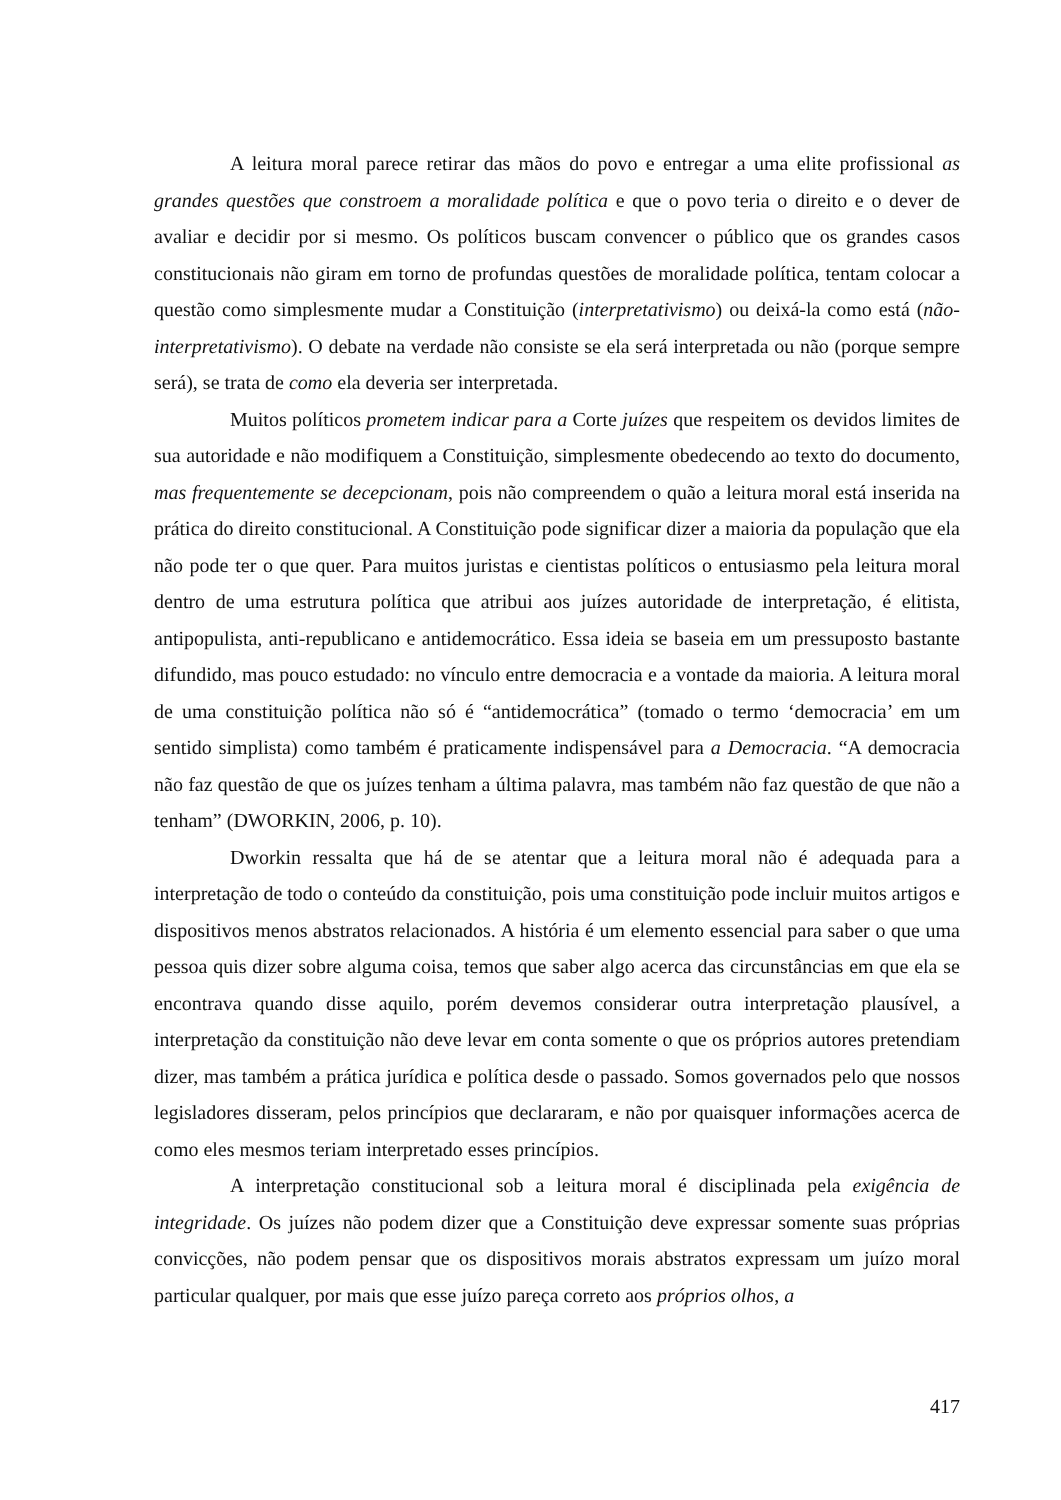A leitura moral parece retirar das mãos do povo e entregar a uma elite profissional as grandes questões que constroem a moralidade política e que o povo teria o direito e o dever de avaliar e decidir por si mesmo. Os políticos buscam convencer o público que os grandes casos constitucionais não giram em torno de profundas questões de moralidade política, tentam colocar a questão como simplesmente mudar a Constituição (interpretativismo) ou deixá-la como está (não-interpretativismo). O debate na verdade não consiste se ela será interpretada ou não (porque sempre será), se trata de como ela deveria ser interpretada.
Muitos políticos prometem indicar para a Corte juízes que respeitem os devidos limites de sua autoridade e não modifiquem a Constituição, simplesmente obedecendo ao texto do documento, mas frequentemente se decepcionam, pois não compreendem o quão a leitura moral está inserida na prática do direito constitucional. A Constituição pode significar dizer a maioria da população que ela não pode ter o que quer. Para muitos juristas e cientistas políticos o entusiasmo pela leitura moral dentro de uma estrutura política que atribui aos juízes autoridade de interpretação, é elitista, antipopulista, anti-republicano e antidemocrático. Essa ideia se baseia em um pressuposto bastante difundido, mas pouco estudado: no vínculo entre democracia e a vontade da maioria. A leitura moral de uma constituição política não só é “antidemocrática” (tomado o termo ‘democracia’ em um sentido simplista) como também é praticamente indispensável para a Democracia. “A democracia não faz questão de que os juízes tenham a última palavra, mas também não faz questão de que não a tenham” (DWORKIN, 2006, p. 10).
Dworkin ressalta que há de se atentar que a leitura moral não é adequada para a interpretação de todo o conteúdo da constituição, pois uma constituição pode incluir muitos artigos e dispositivos menos abstratos relacionados. A história é um elemento essencial para saber o que uma pessoa quis dizer sobre alguma coisa, temos que saber algo acerca das circunstâncias em que ela se encontrava quando disse aquilo, porém devemos considerar outra interpretação plausível, a interpretação da constituição não deve levar em conta somente o que os próprios autores pretendiam dizer, mas também a prática jurídica e política desde o passado. Somos governados pelo que nossos legisladores disseram, pelos princípios que declararam, e não por quaisquer informações acerca de como eles mesmos teriam interpretado esses princípios.
A interpretação constitucional sob a leitura moral é disciplinada pela exigência de integridade. Os juízes não podem dizer que a Constituição deve expressar somente suas próprias convicções, não podem pensar que os dispositivos morais abstratos expressam um juízo moral particular qualquer, por mais que esse juízo pareça correto aos próprios olhos, a
417